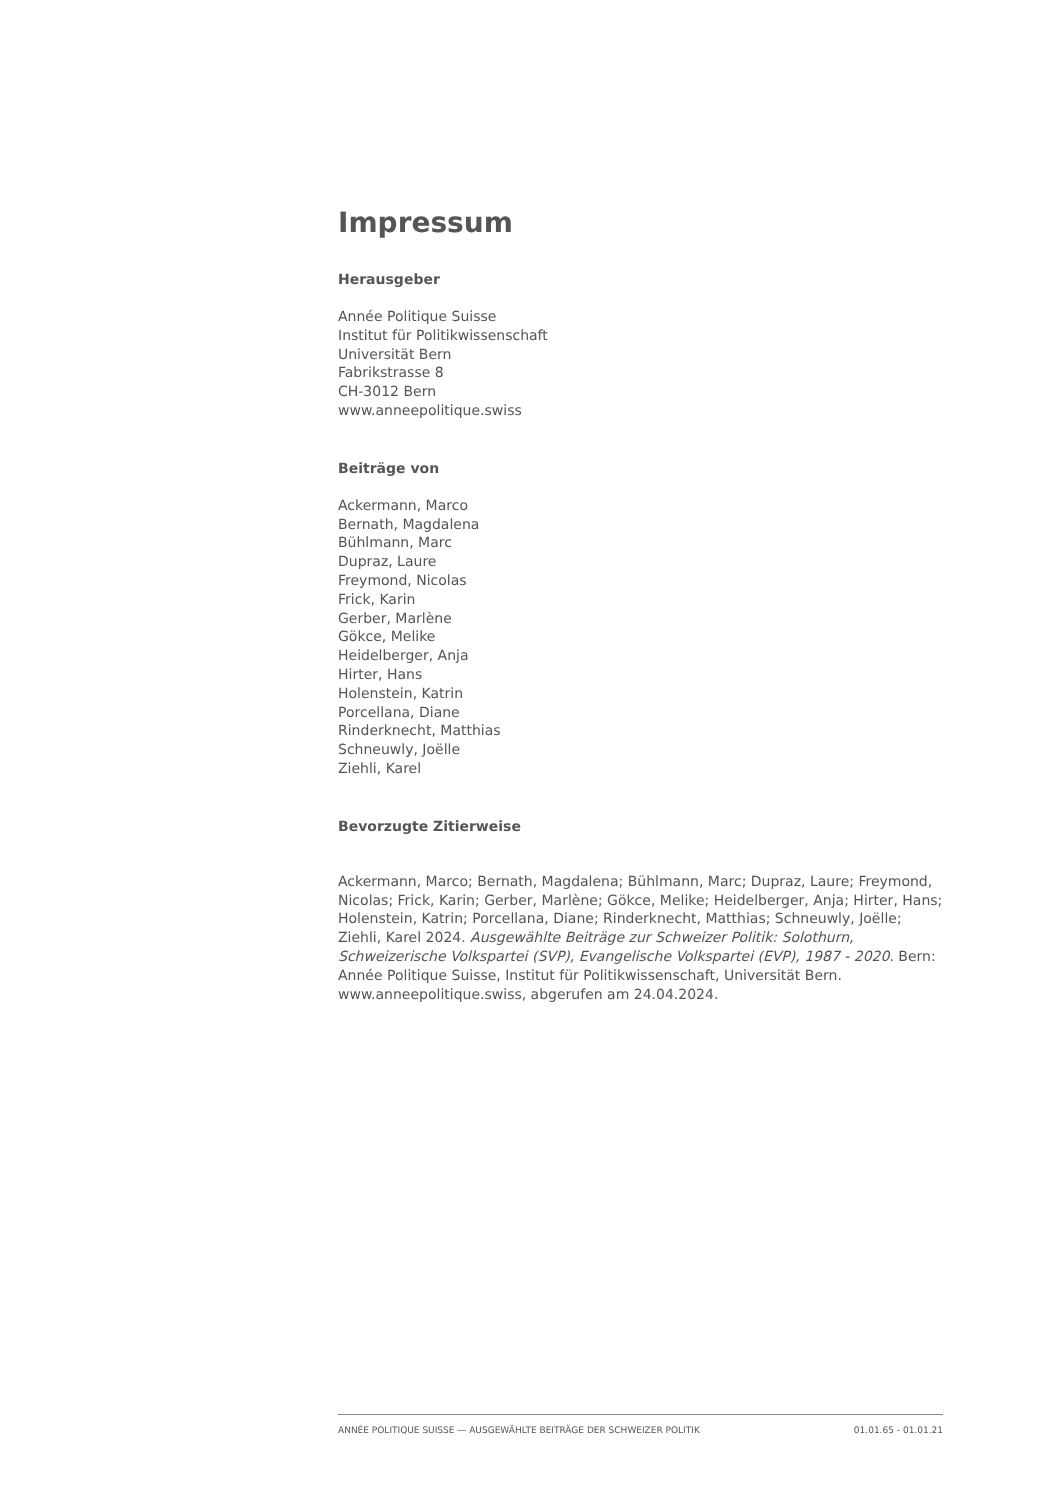Impressum
Herausgeber
Année Politique Suisse
Institut für Politikwissenschaft
Universität Bern
Fabrikstrasse 8
CH-3012 Bern
www.anneepolitique.swiss
Beiträge von
Ackermann, Marco
Bernath, Magdalena
Bühlmann, Marc
Dupraz, Laure
Freymond, Nicolas
Frick, Karin
Gerber, Marlène
Gökce, Melike
Heidelberger, Anja
Hirter, Hans
Holenstein, Katrin
Porcellana, Diane
Rinderknecht, Matthias
Schneuwly, Joëlle
Ziehli, Karel
Bevorzugte Zitierweise
Ackermann, Marco; Bernath, Magdalena; Bühlmann, Marc; Dupraz, Laure; Freymond, Nicolas; Frick, Karin; Gerber, Marlène; Gökce, Melike; Heidelberger, Anja; Hirter, Hans; Holenstein, Katrin; Porcellana, Diane; Rinderknecht, Matthias; Schneuwly, Joëlle; Ziehli, Karel 2024. Ausgewählte Beiträge zur Schweizer Politik: Solothurn, Schweizerische Volkspartei (SVP), Evangelische Volkspartei (EVP), 1987 - 2020. Bern: Année Politique Suisse, Institut für Politikwissenschaft, Universität Bern. www.anneepolitique.swiss, abgerufen am 24.04.2024.
ANNÉE POLITIQUE SUISSE — AUSGEWÄHLTE BEITRÄGE DER SCHWEIZER POLITIK 01.01.65 - 01.01.21